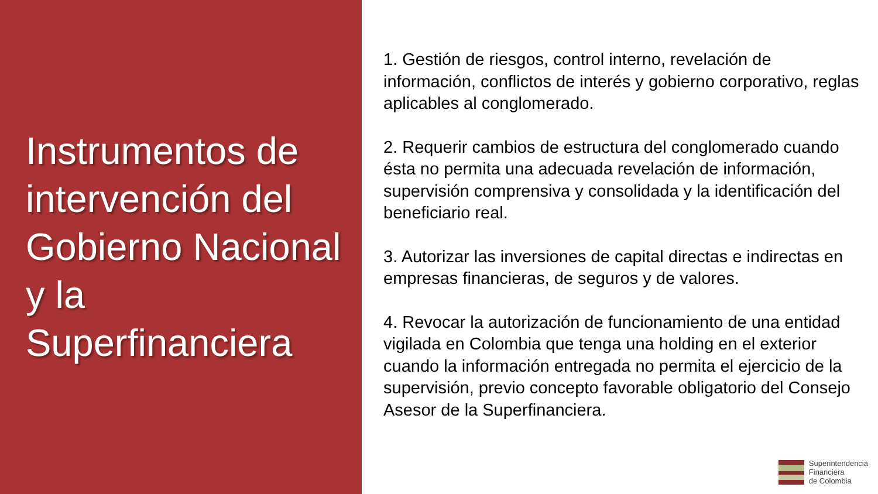Instrumentos de intervención del Gobierno Nacional y la Superfinanciera
1. Gestión de riesgos, control interno, revelación de información, conflictos de interés y gobierno corporativo, reglas aplicables al conglomerado.
2. Requerir cambios de estructura del conglomerado cuando ésta no permita una adecuada revelación de información, supervisión comprensiva y consolidada y la identificación del beneficiario real.
3. Autorizar las inversiones de capital directas e indirectas en empresas financieras, de seguros y de valores.
4. Revocar la autorización de funcionamiento de una entidad vigilada en Colombia que tenga una holding en el exterior cuando la información entregada no permita el ejercicio de la supervisión, previo concepto favorable obligatorio del Consejo Asesor de la Superfinanciera.
Superintendencia
Financiera
de Colombia